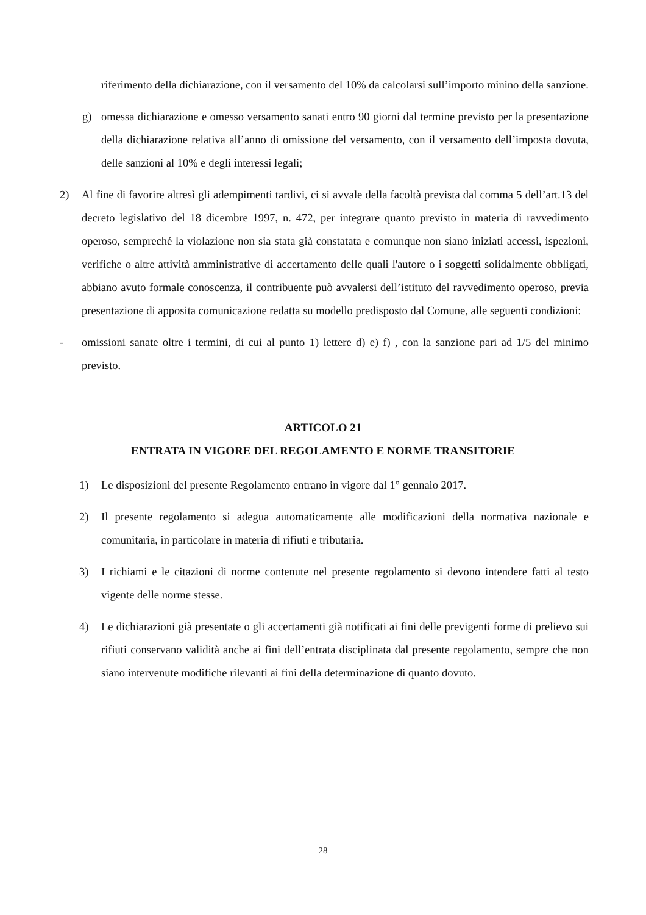riferimento della dichiarazione, con il versamento del 10% da calcolarsi sull’importo minino della sanzione.
g) omessa dichiarazione e omesso versamento sanati entro 90 giorni dal termine previsto per la presentazione della dichiarazione relativa all’anno di omissione del versamento, con il versamento dell’imposta dovuta, delle sanzioni al 10% e degli interessi legali;
2) Al fine di favorire altresì gli adempimenti tardivi, ci si avvale della facoltà prevista dal comma 5 dell’art.13 del decreto legislativo del 18 dicembre 1997, n. 472, per integrare quanto previsto in materia di ravvedimento operoso, sempreché la violazione non sia stata già constatata e comunque non siano iniziati accessi, ispezioni, verifiche o altre attività amministrative di accertamento delle quali l'autore o i soggetti solidalmente obbligati, abbiano avuto formale conoscenza, il contribuente può avvalersi dell’istituto del ravvedimento operoso, previa presentazione di apposita comunicazione redatta su modello predisposto dal Comune, alle seguenti condizioni:
- omissioni sanate oltre i termini, di cui al punto 1) lettere d) e) f) , con la sanzione pari ad 1/5 del minimo previsto.
ARTICOLO 21
ENTRATA IN VIGORE DEL REGOLAMENTO E NORME TRANSITORIE
1) Le disposizioni del presente Regolamento entrano in vigore dal 1° gennaio 2017.
2) Il presente regolamento si adegua automaticamente alle modificazioni della normativa nazionale e comunitaria, in particolare in materia di rifiuti e tributaria.
3) I richiami e le citazioni di norme contenute nel presente regolamento si devono intendere fatti al testo vigente delle norme stesse.
4) Le dichiarazioni già presentate o gli accertamenti già notificati ai fini delle previgenti forme di prelievo sui rifiuti conservano validità anche ai fini dell’entrata disciplinata dal presente regolamento, sempre che non siano intervenute modifiche rilevanti ai fini della determinazione di quanto dovuto.
28